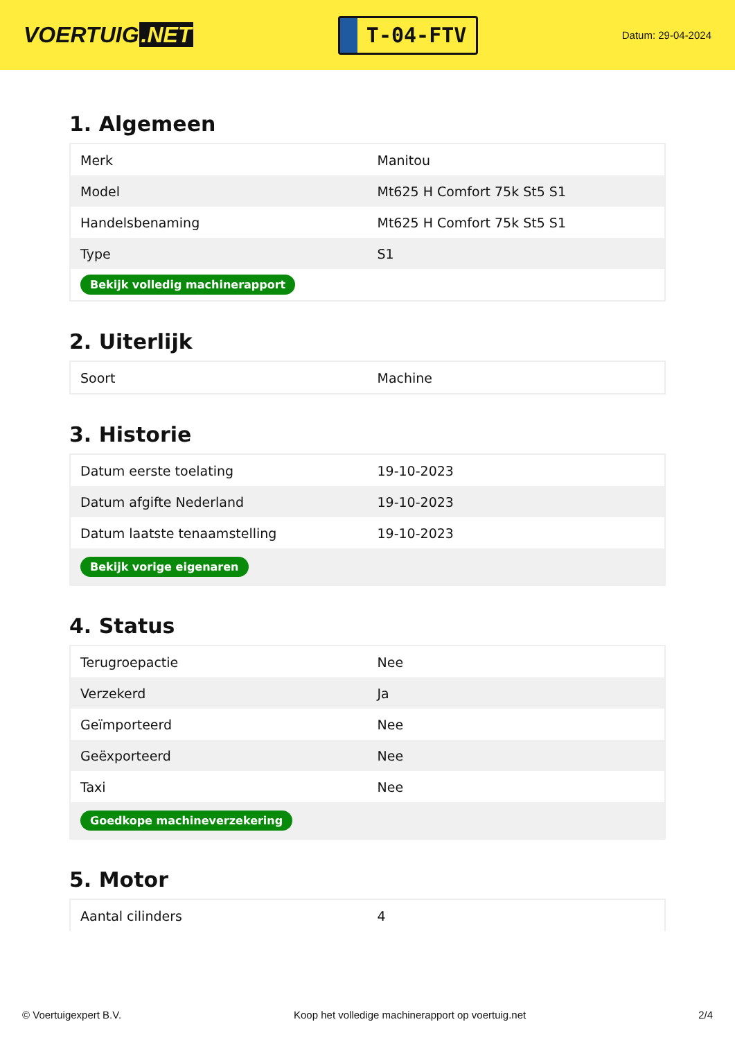VOERTUIG.NET
T-04-FTV
Datum: 29-04-2024
1. Algemeen
| Merk | Manitou |
| Model | Mt625 H Comfort 75k St5 S1 |
| Handelsbenaming | Mt625 H Comfort 75k St5 S1 |
| Type | S1 |
| Bekijk volledig machinerapport | |
2. Uiterlijk
| Soort | Machine |
3. Historie
| Datum eerste toelating | 19-10-2023 |
| Datum afgifte Nederland | 19-10-2023 |
| Datum laatste tenaamstelling | 19-10-2023 |
| Bekijk vorige eigenaren | |
4. Status
| Terugroepactie | Nee |
| Verzekerd | Ja |
| Geïmporteerd | Nee |
| Geëxporteerd | Nee |
| Taxi | Nee |
| Goedkope machineverzekering | |
5. Motor
| Aantal cilinders | 4 |
© Voertuigexpert B.V. Koop het volledige machinerapport op voertuig.net 2/4